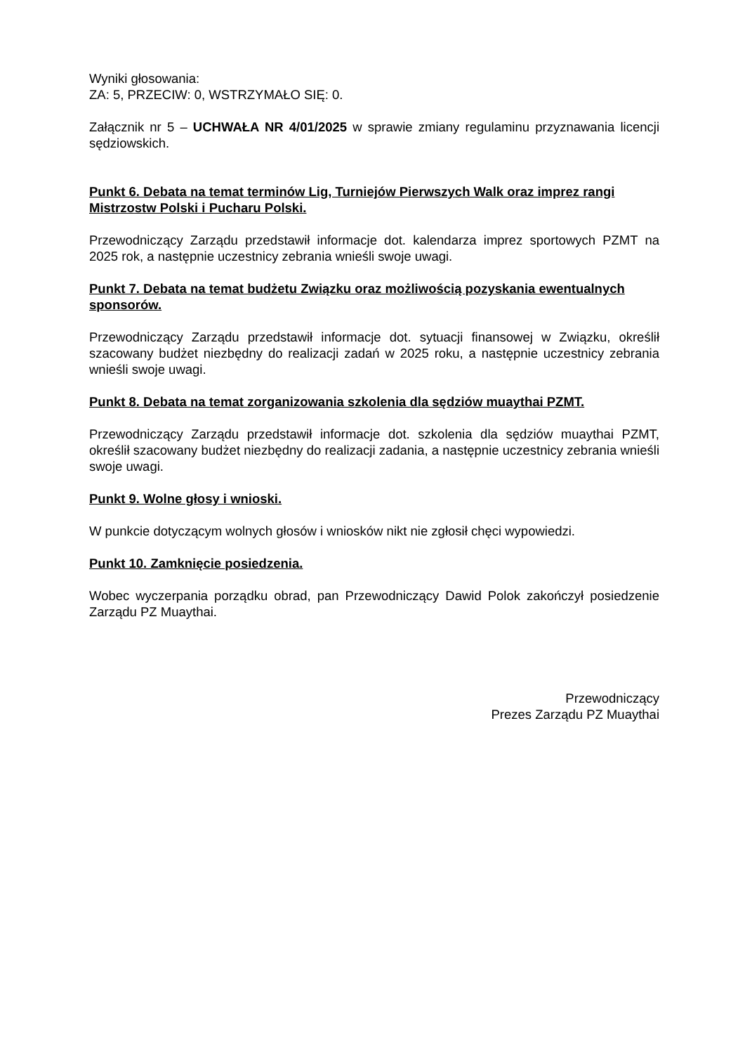Wyniki głosowania:
ZA: 5, PRZECIW: 0, WSTRZYMAŁO SIĘ: 0.
Załącznik nr 5 – UCHWAŁA NR 4/01/2025 w sprawie zmiany regulaminu przyzna­wania licencji sędziowskich.
Punkt 6. Debata na temat terminów Lig, Turniejów Pierwszych Walk oraz imprez rangi Mistrzostw Polski i Pucharu Polski.
Przewodniczący Zarządu przedstawił informacje dot. kalendarza imprez sportowych PZMT na 2025 rok, a następnie uczestnicy zebrania wnieśli swoje uwagi.
Punkt 7. Debata na temat budżetu Związku oraz możliwością pozyskania ewentualnych sponsorów.
Przewodniczący Zarządu przedstawił informacje dot. sytuacji finansowej w Związku, określił szacowany budżet niezbędny do realizacji zadań w 2025 roku, a następnie uczestnicy zebrania wnieśli swoje uwagi.
Punkt 8. Debata na temat zorganizowania szkolenia dla sędziów muaythai PZMT.
Przewodniczący Zarządu przedstawił informacje dot. szkolenia dla sędziów muaythai PZMT, określił szacowany budżet niezbędny do realizacji zadania, a następnie uczestnicy zebrania wnieśli swoje uwagi.
Punkt 9. Wolne głosy i wnioski.
W punkcie dotyczącym wolnych głosów i wniosków nikt nie zgłosił chęci wypowiedzi.
Punkt 10. Zamknięcie posiedzenia.
Wobec wyczerpania porządku obrad, pan Przewodniczący Dawid Polok zakończył posiedzenie Zarządu PZ Muaythai.
Przewodniczący
Prezes Zarządu PZ Muaythai